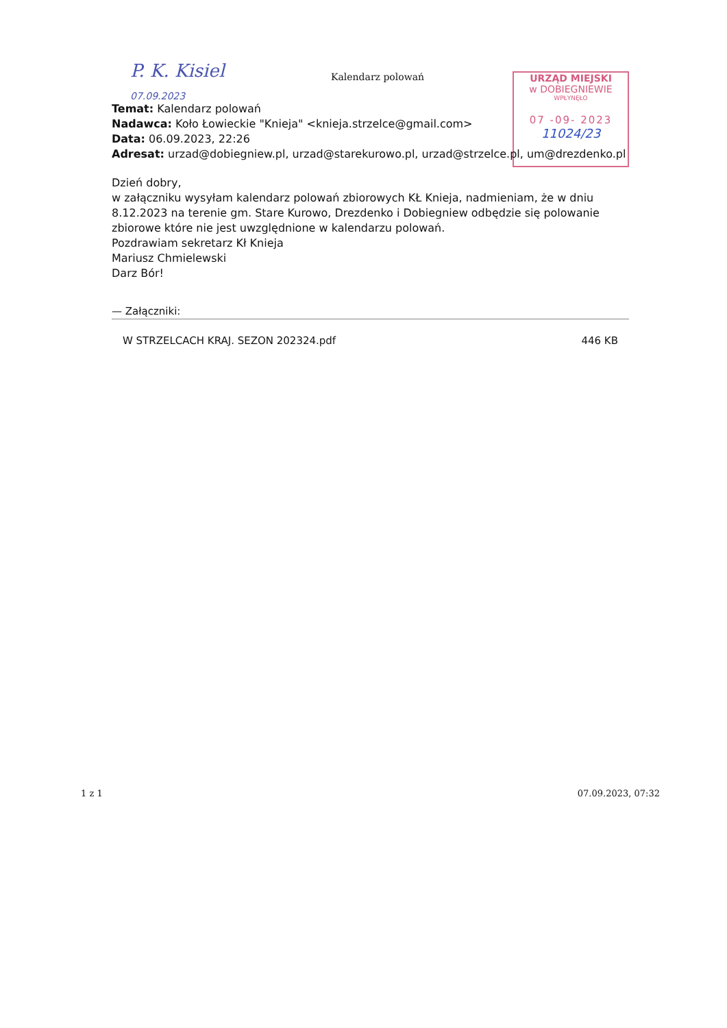P. K. Kisiel
07.09.2023
Kalendarz polowań
URZĄD MIEJSKI
w DOBIEGNIEWIE
WPŁYNĘŁO
07 -09- 2023
11024/23
Temat: Kalendarz polowań
Nadawca: Koło Łowieckie "Knieja" <knieja.strzelce@gmail.com>
Data: 06.09.2023, 22:26
Adresat: urzad@dobiegniew.pl, urzad@starekurowo.pl, urzad@strzelce.pl, um@drezdenko.pl
Dzień dobry,
w załączniku wysyłam kalendarz polowań zbiorowych KŁ Knieja, nadmieniam, że w dniu 8.12.2023 na terenie gm. Stare Kurowo, Drezdenko i Dobiegniew odbędzie się polowanie zbiorowe które nie jest uwzględnione w kalendarzu polowań.
Pozdrawiam sekretarz Kł Knieja
Mariusz Chmielewski
Darz Bór!
— Załączniki:
W STRZELCACH KRAJ. SEZON 202324.pdf 446 KB
1 z 1 07.09.2023, 07:32